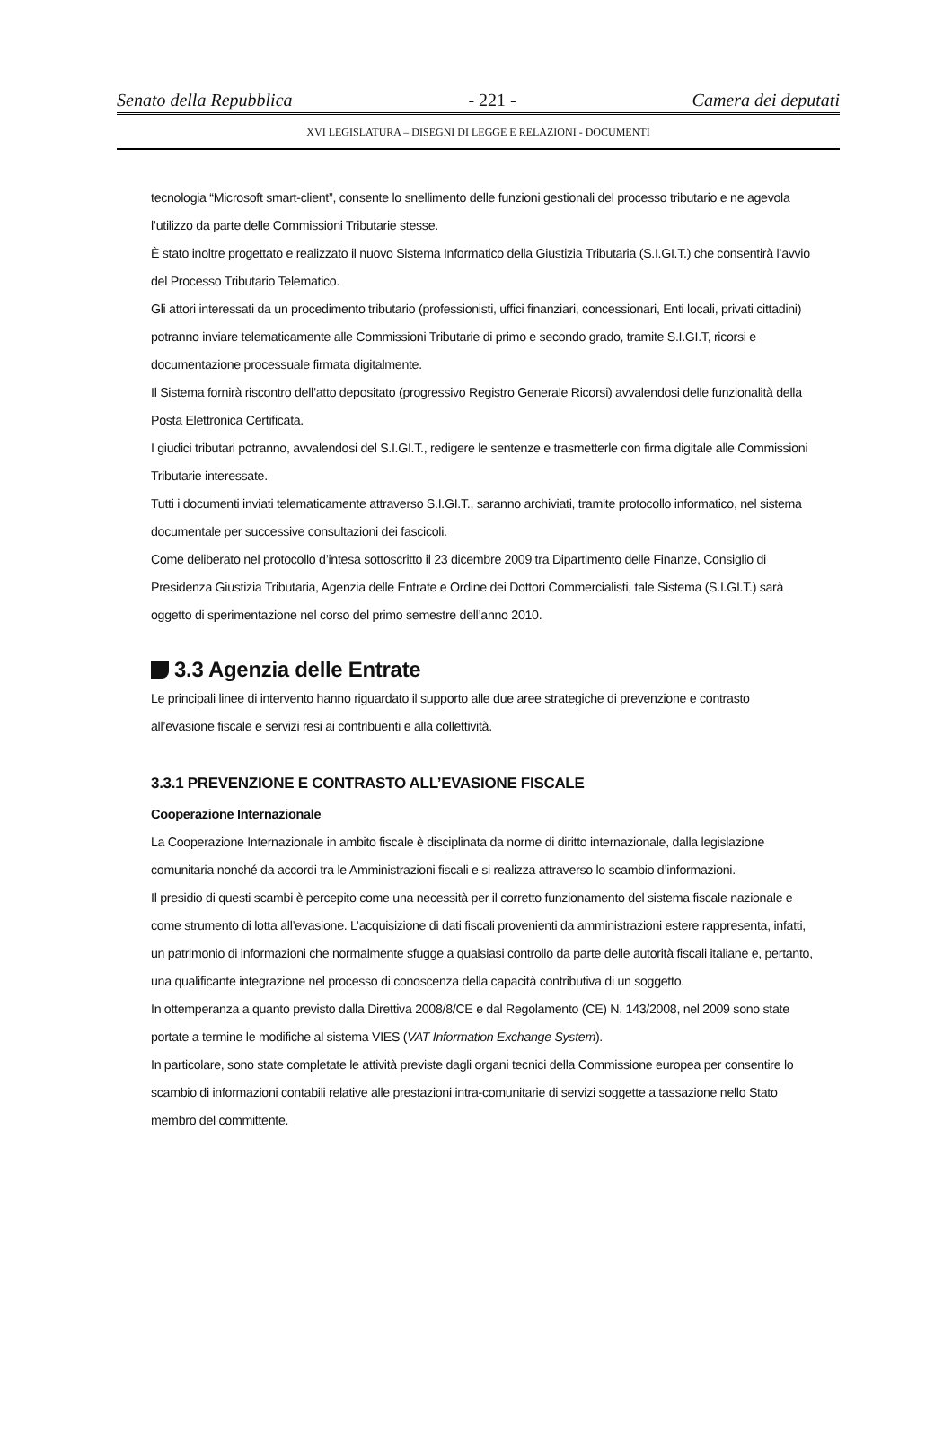Senato della Repubblica - 221 - Camera dei deputati
XVI LEGISLATURA – DISEGNI DI LEGGE E RELAZIONI - DOCUMENTI
tecnologia “Microsoft smart-client”, consente lo snellimento delle funzioni gestionali del processo tributario e ne agevola l’utilizzo da parte delle Commissioni Tributarie stesse.
È stato inoltre progettato e realizzato il nuovo Sistema Informatico della Giustizia Tributaria (S.I.GI.T.) che consentirà l’avvio del Processo Tributario Telematico.
Gli attori interessati da un procedimento tributario (professionisti, uffici finanziari, concessionari, Enti locali, privati cittadini) potranno inviare telematicamente alle Commissioni Tributarie di primo e secondo grado, tramite S.I.GI.T, ricorsi e documentazione processuale firmata digitalmente.
Il Sistema fornirà riscontro dell’atto depositato (progressivo Registro Generale Ricorsi) avvalendosi delle funzionalità della Posta Elettronica Certificata.
I giudici tributari potranno, avvalendosi del S.I.GI.T., redigere le sentenze e trasmetterle con firma digitale alle Commissioni Tributarie interessate.
Tutti i documenti inviati telematicamente attraverso S.I.GI.T., saranno archiviati, tramite protocollo informatico, nel sistema documentale per successive consultazioni dei fascicoli.
Come deliberato nel protocollo d’intesa sottoscritto il 23 dicembre 2009 tra Dipartimento delle Finanze, Consiglio di Presidenza Giustizia Tributaria, Agenzia delle Entrate e Ordine dei Dottori Commercialisti, tale Sistema (S.I.GI.T.) sarà oggetto di sperimentazione nel corso del primo semestre dell’anno 2010.
3.3 Agenzia delle Entrate
Le principali linee di intervento hanno riguardato il supporto alle due aree strategiche di prevenzione e contrasto all’evasione fiscale e servizi resi ai contribuenti e alla collettività.
3.3.1 PREVENZIONE E CONTRASTO ALL’EVASIONE FISCALE
Cooperazione Internazionale
La Cooperazione Internazionale in ambito fiscale è disciplinata da norme di diritto internazionale, dalla legislazione comunitaria nonché da accordi tra le Amministrazioni fiscali e si realizza attraverso lo scambio d’informazioni.
Il presidio di questi scambi è percepito come una necessità per il corretto funzionamento del sistema fiscale nazionale e come strumento di lotta all’evasione. L’acquisizione di dati fiscali provenienti da amministrazioni estere rappresenta, infatti, un patrimonio di informazioni che normalmente sfugge a qualsiasi controllo da parte delle autorità fiscali italiane e, pertanto, una qualificante integrazione nel processo di conoscenza della capacità contributiva di un soggetto.
In ottemperanza a quanto previsto dalla Direttiva 2008/8/CE e dal Regolamento (CE) N. 143/2008, nel 2009 sono state portate a termine le modifiche al sistema VIES (VAT Information Exchange System).
In particolare, sono state completate le attività previste dagli organi tecnici della Commissione europea per consentire lo scambio di informazioni contabili relative alle prestazioni intra-comunitarie di servizi soggette a tassazione nello Stato membro del committente.